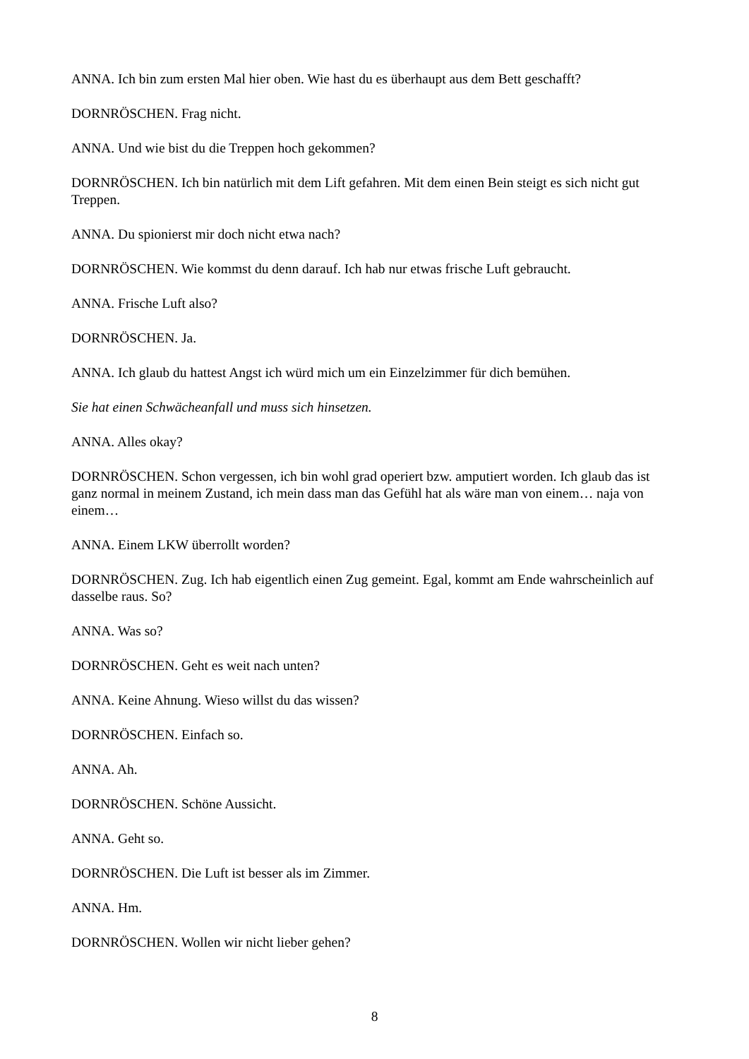ANNA. Ich bin zum ersten Mal hier oben. Wie hast du es überhaupt aus dem Bett geschafft?
DORNRÖSCHEN. Frag nicht.
ANNA. Und wie bist du die Treppen hoch gekommen?
DORNRÖSCHEN. Ich bin natürlich mit dem Lift gefahren. Mit dem einen Bein steigt es sich nicht gut Treppen.
ANNA. Du spionierst mir doch nicht etwa nach?
DORNRÖSCHEN. Wie kommst du denn darauf. Ich hab nur etwas frische Luft gebraucht.
ANNA. Frische Luft also?
DORNRÖSCHEN. Ja.
ANNA. Ich glaub du hattest Angst ich würd mich um ein Einzelzimmer für dich bemühen.
Sie hat einen Schwächeanfall und muss sich hinsetzen.
ANNA. Alles okay?
DORNRÖSCHEN. Schon vergessen, ich bin wohl grad operiert bzw. amputiert worden. Ich glaub das ist ganz normal in meinem Zustand, ich mein dass man das Gefühl hat als wäre man von einem… naja von einem…
ANNA. Einem LKW überrollt worden?
DORNRÖSCHEN. Zug. Ich hab eigentlich einen Zug gemeint. Egal, kommt am Ende wahrscheinlich auf dasselbe raus. So?
ANNA. Was so?
DORNRÖSCHEN. Geht es weit nach unten?
ANNA. Keine Ahnung. Wieso willst du das wissen?
DORNRÖSCHEN. Einfach so.
ANNA. Ah.
DORNRÖSCHEN. Schöne Aussicht.
ANNA. Geht so.
DORNRÖSCHEN. Die Luft ist besser als im Zimmer.
ANNA. Hm.
DORNRÖSCHEN. Wollen wir nicht lieber gehen?
8